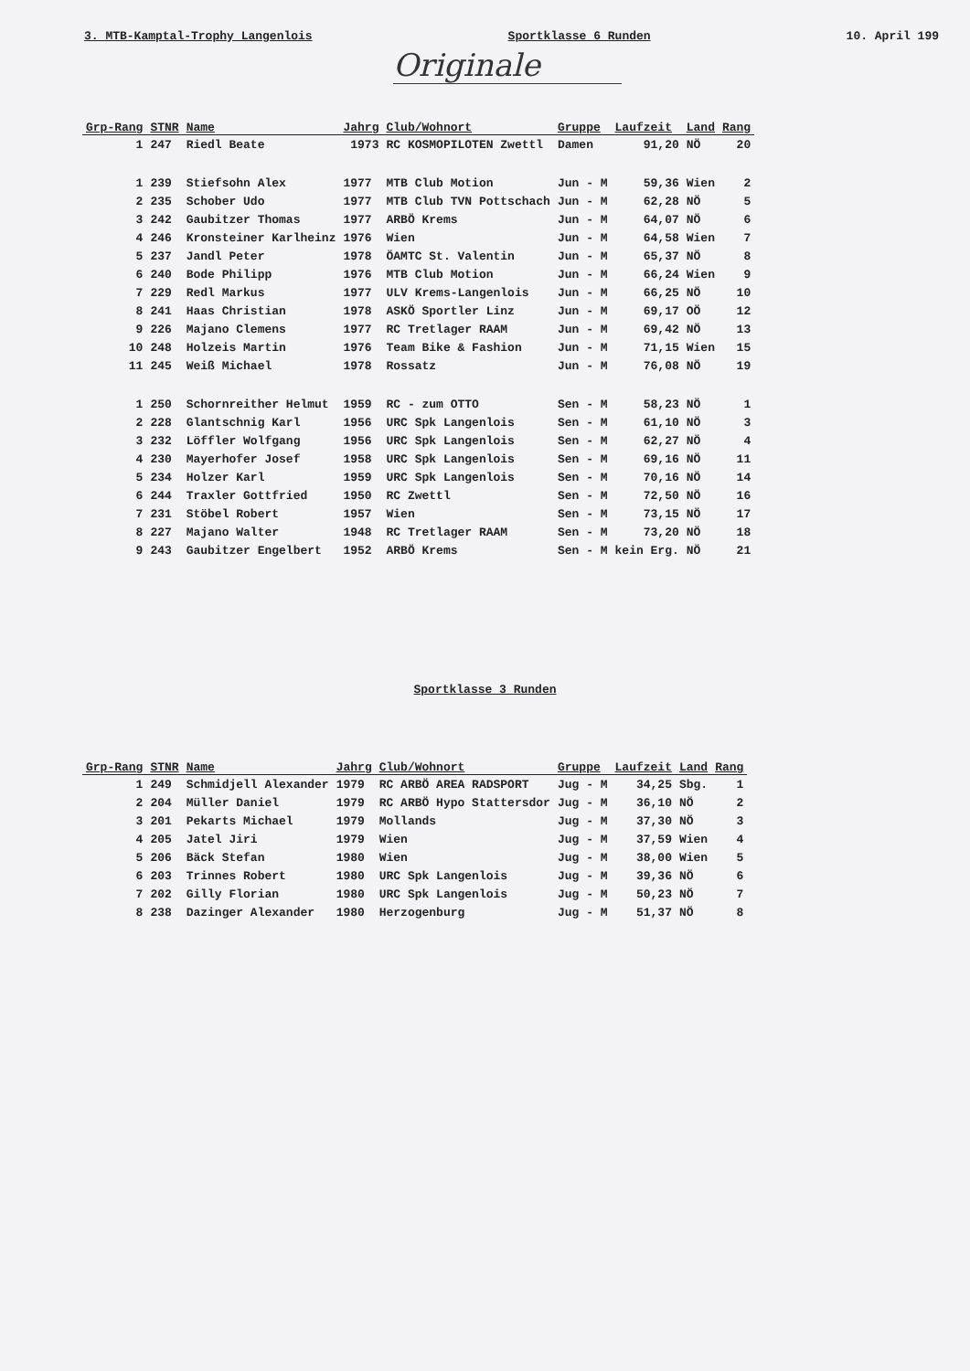3. MTB-Kamptal-Trophy Langenlois Sportklasse 6 Runden 10. April 199
Originale
| Grp-Rang | STNR | Name | Jahrg | Club/Wohnort | Gruppe | Laufzeit | Land | Rang |
| --- | --- | --- | --- | --- | --- | --- | --- | --- |
| 1 | 247 | Riedl Beate | 1973 | RC KOSMOPILOTEN Zwettl | Damen | 91,20 | NÖ | 20 |
| 1 | 239 | Stiefsohn Alex | 1977 | MTB Club Motion | Jun - M | 59,36 | Wien | 2 |
| 2 | 235 | Schober Udo | 1977 | MTB Club TVN Pottschach | Jun - M | 62,28 | NÖ | 5 |
| 3 | 242 | Gaubitzer Thomas | 1977 | ARBÖ Krems | Jun - M | 64,07 | NÖ | 6 |
| 4 | 246 | Kronsteiner Karlheinz | 1976 | Wien | Jun - M | 64,58 | Wien | 7 |
| 5 | 237 | Jandl Peter | 1978 | ÖAMTC St. Valentin | Jun - M | 65,37 | NÖ | 8 |
| 6 | 240 | Bode Philipp | 1976 | MTB Club Motion | Jun - M | 66,24 | Wien | 9 |
| 7 | 229 | Redl Markus | 1977 | ULV Krems-Langenlois | Jun - M | 66,25 | NÖ | 10 |
| 8 | 241 | Haas Christian | 1978 | ASKÖ Sportler Linz | Jun - M | 69,17 | OÖ | 12 |
| 9 | 226 | Majano Clemens | 1977 | RC Tretlager RAAM | Jun - M | 69,42 | NÖ | 13 |
| 10 | 248 | Holzeis Martin | 1976 | Team Bike & Fashion | Jun - M | 71,15 | Wien | 15 |
| 11 | 245 | Weiß Michael | 1978 | Rossatz | Jun - M | 76,08 | NÖ | 19 |
| 1 | 250 | Schornreither Helmut | 1959 | RC - zum OTTO | Sen - M | 58,23 | NÖ | 1 |
| 2 | 228 | Glantschnig Karl | 1956 | URC Spk Langenlois | Sen - M | 61,10 | NÖ | 3 |
| 3 | 232 | Löffler Wolfgang | 1956 | URC Spk Langenlois | Sen - M | 62,27 | NÖ | 4 |
| 4 | 230 | Mayerhofer Josef | 1958 | URC Spk Langenlois | Sen - M | 69,16 | NÖ | 11 |
| 5 | 234 | Holzer Karl | 1959 | URC Spk Langenlois | Sen - M | 70,16 | NÖ | 14 |
| 6 | 244 | Traxler Gottfried | 1950 | RC Zwettl | Sen - M | 72,50 | NÖ | 16 |
| 7 | 231 | Stöbel Robert | 1957 | Wien | Sen - M | 73,15 | NÖ | 17 |
| 8 | 227 | Majano Walter | 1948 | RC Tretlager RAAM | Sen - M | 73,20 | NÖ | 18 |
| 9 | 243 | Gaubitzer Engelbert | 1952 | ARBÖ Krems | Sen - M | kein Erg. | NÖ | 21 |
Sportklasse 3 Runden
| Grp-Rang | STNR | Name | Jahrg | Club/Wohnort | Gruppe | Laufzeit | Land | Rang |
| --- | --- | --- | --- | --- | --- | --- | --- | --- |
| 1 | 249 | Schmidjell Alexander | 1979 | RC ARBÖ AREA RADSPORT | Jug - M | 34,25 | Sbg. | 1 |
| 2 | 204 | Müller Daniel | 1979 | RC ARBÖ Hypo Stattersdor | Jug - M | 36,10 | NÖ | 2 |
| 3 | 201 | Pekarts Michael | 1979 | Mollands | Jug - M | 37,30 | NÖ | 3 |
| 4 | 205 | Jatel Jiri | 1979 | Wien | Jug - M | 37,59 | Wien | 4 |
| 5 | 206 | Bäck Stefan | 1980 | Wien | Jug - M | 38,00 | Wien | 5 |
| 6 | 203 | Trinnes Robert | 1980 | URC Spk Langenlois | Jug - M | 39,36 | NÖ | 6 |
| 7 | 202 | Gilly Florian | 1980 | URC Spk Langenlois | Jug - M | 50,23 | NÖ | 7 |
| 8 | 238 | Dazinger Alexander | 1980 | Herzogenburg | Jug - M | 51,37 | NÖ | 8 |